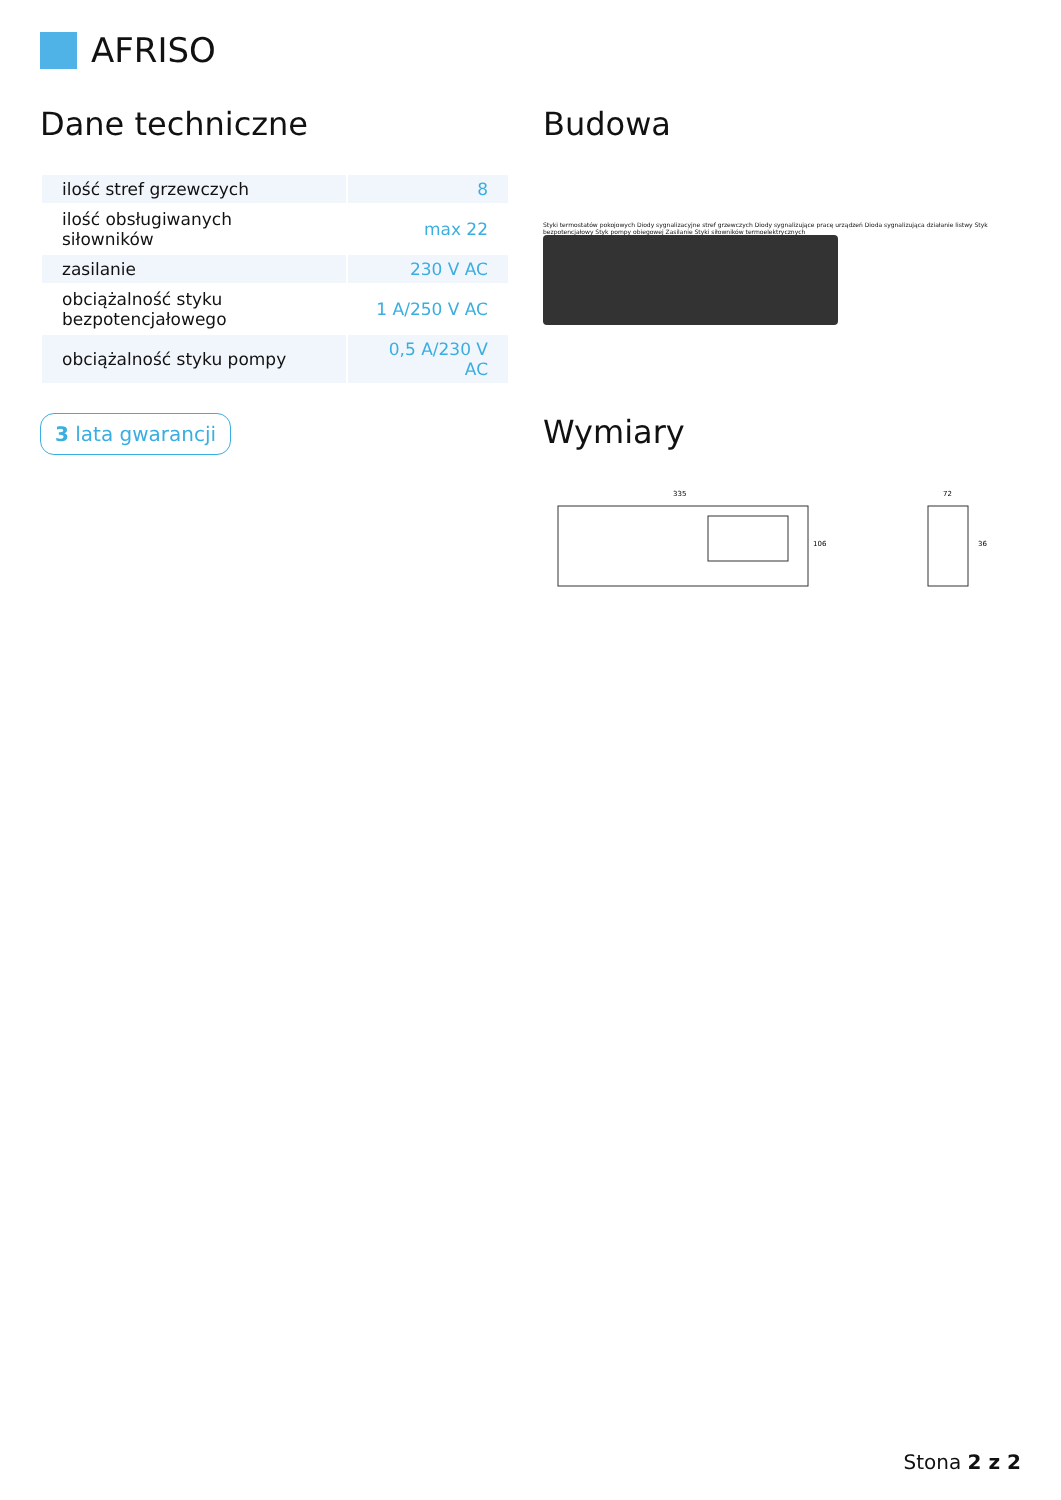AFRISO
Dane techniczne
| ilość stref grzewczych | 8 |
| ilość obsługiwanych siłowników | max 22 |
| zasilanie | 230 V AC |
| obciążalność styku bezpotencjałowego | 1 A/250 V AC |
| obciążalność styku pompy | 0,5 A/230 V AC |
3 lata gwarancji
Budowa
Styki termostatów pokojowych Diody sygnalizacyjne stref grzewczych Diody sygnalizujące pracę urządzeń Dioda sygnalizująca działanie listwy Styk bezpotencjałowy Styk pompy obiegowej Zasilanie Styki siłowników termoelektrycznych
Wymiary
335
106
72
36
Stona 2 z 2